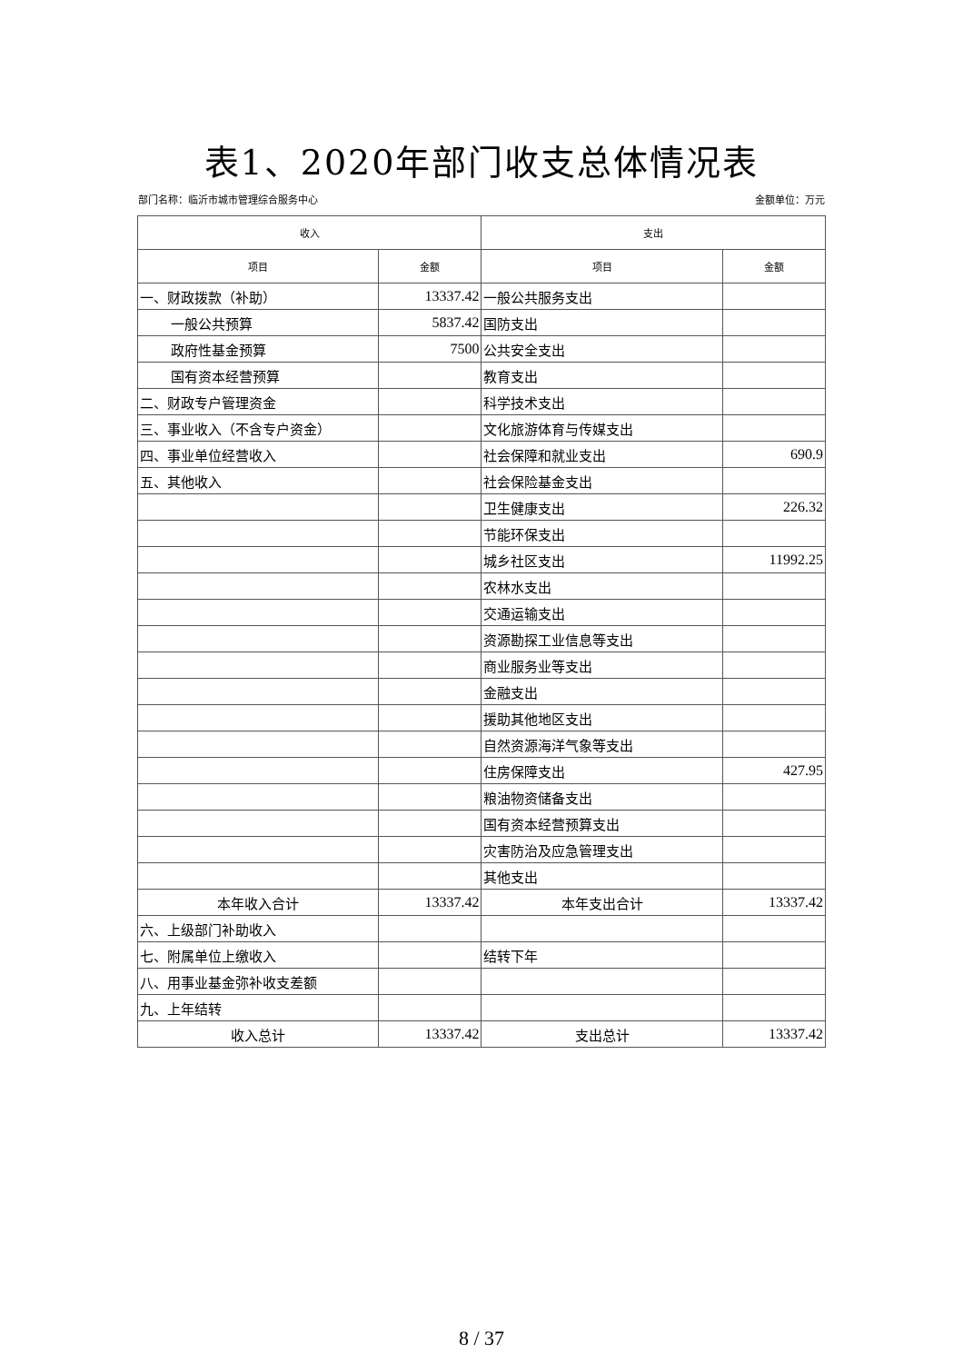表1、2020年部门收支总体情况表
部门名称：临沂市城市管理综合服务中心 金额单位：万元
| 收入 | | 支出 | |
| --- | --- | --- | --- |
| 项目 | 金额 | 项目 | 金额 |
| 一、财政拨款（补助） | 13337.42 | 一般公共服务支出 | |
| 一般公共预算 | 5837.42 | 国防支出 | |
| 政府性基金预算 | 7500 | 公共安全支出 | |
| 国有资本经营预算 | | 教育支出 | |
| 二、财政专户管理资金 | | 科学技术支出 | |
| 三、事业收入（不含专户资金） | | 文化旅游体育与传媒支出 | |
| 四、事业单位经营收入 | | 社会保障和就业支出 | 690.9 |
| 五、其他收入 | | 社会保险基金支出 | |
| | | 卫生健康支出 | 226.32 |
| | | 节能环保支出 | |
| | | 城乡社区支出 | 11992.25 |
| | | 农林水支出 | |
| | | 交通运输支出 | |
| | | 资源勘探工业信息等支出 | |
| | | 商业服务业等支出 | |
| | | 金融支出 | |
| | | 援助其他地区支出 | |
| | | 自然资源海洋气象等支出 | |
| | | 住房保障支出 | 427.95 |
| | | 粮油物资储备支出 | |
| | | 国有资本经营预算支出 | |
| | | 灾害防治及应急管理支出 | |
| | | 其他支出 | |
| 本年收入合计 | 13337.42 | 本年支出合计 | 13337.42 |
| 六、上级部门补助收入 | | | |
| 七、附属单位上缴收入 | | 结转下年 | |
| 八、用事业基金弥补收支差额 | | | |
| 九、上年结转 | | | |
| 收入总计 | 13337.42 | 支出总计 | 13337.42 |
8 / 37